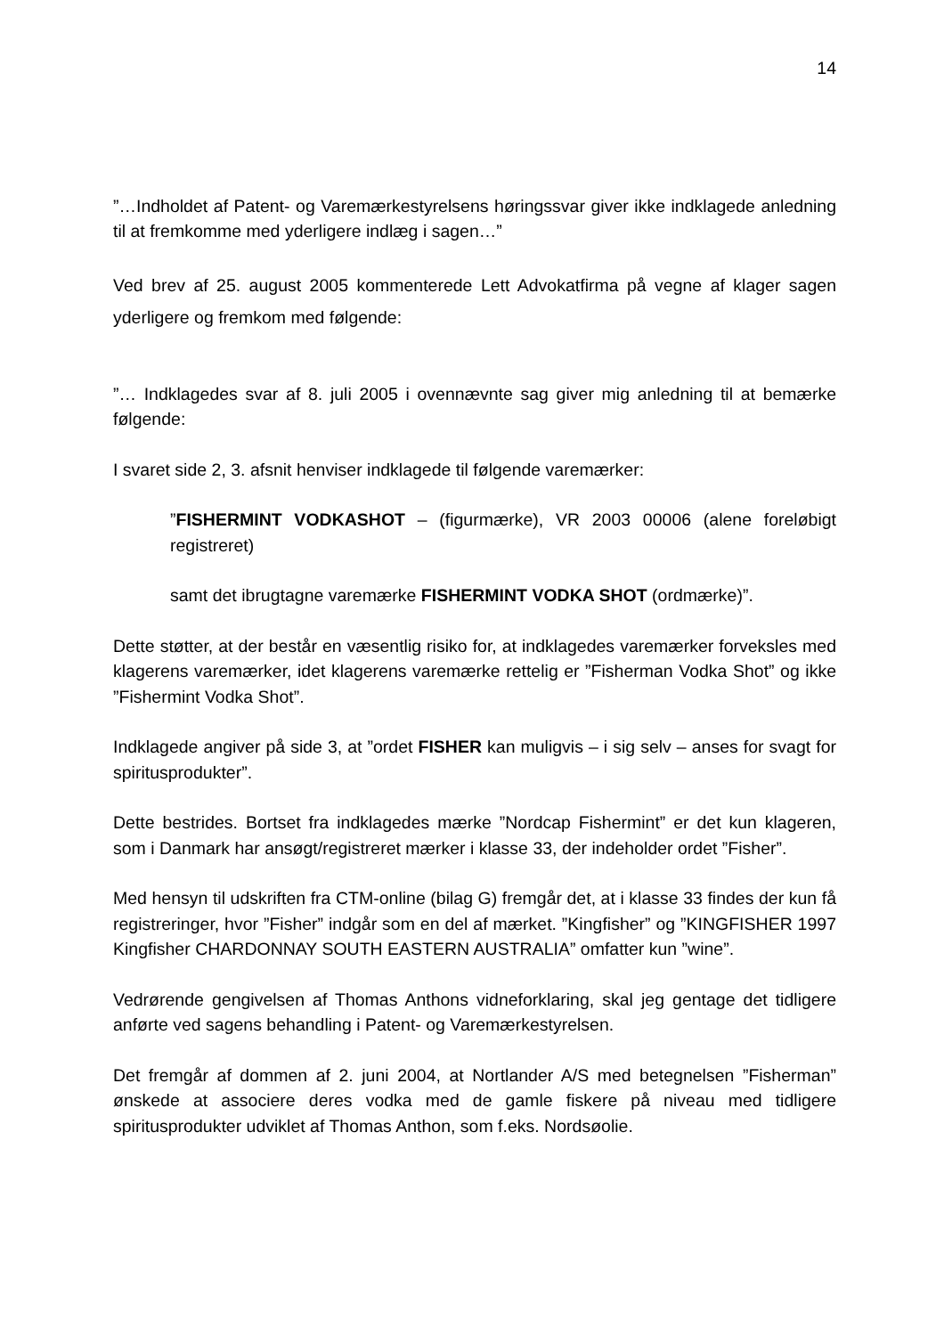14
”…Indholdet af Patent- og Varemærkestyrelsens høringssvar giver ikke indklagede anledning til at fremkomme med yderligere indlæg i sagen…”
Ved brev af 25. august 2005 kommenterede Lett Advokatfirma på vegne af klager sagen yderligere og fremkom med følgende:
”… Indklagedes svar af 8. juli 2005 i ovennævnte sag giver mig anledning til at bemærke følgende:
I svaret side 2, 3. afsnit henviser indklagede til følgende varemærker:
”FISHERMINT VODKASHOT – (figurmærke), VR 2003 00006 (alene foreløbigt registreret)
samt det ibrugtagne varemærke FISHERMINT VODKA SHOT (ordmærke)”.
Dette støtter, at der består en væsentlig risiko for, at indklagedes varemærker forveksles med klagerens varemærker, idet klagerens varemærke rettelig er ”Fisherman Vodka Shot” og ikke ”Fishermint Vodka Shot”.
Indklagede angiver på side 3, at ”ordet FISHER kan muligvis – i sig selv – anses for svagt for spiritusprodukter”.
Dette bestrides. Bortset fra indklagedes mærke ”Nordcap Fishermint” er det kun klageren, som i Danmark har ansøgt/registreret mærker i klasse 33, der indeholder ordet ”Fisher”.
Med hensyn til udskriften fra CTM-online (bilag G) fremgår det, at i klasse 33 findes der kun få registreringer, hvor ”Fisher” indgår som en del af mærket. ”Kingfisher” og ”KINGFISHER 1997 Kingfisher CHARDONNAY SOUTH EASTERN AUSTRALIA” omfatter kun ”wine”.
Vedrørende gengivelsen af Thomas Anthons vidneforklaring, skal jeg gentage det tidligere anførte ved sagens behandling i Patent- og Varemærkestyrelsen.
Det fremgår af dommen af 2. juni 2004, at Nortlander A/S med betegnelsen ”Fisherman” ønskede at associere deres vodka med de gamle fiskere på niveau med tidligere spiritusprodukter udviklet af Thomas Anthon, som f.eks. Nordsøolie.